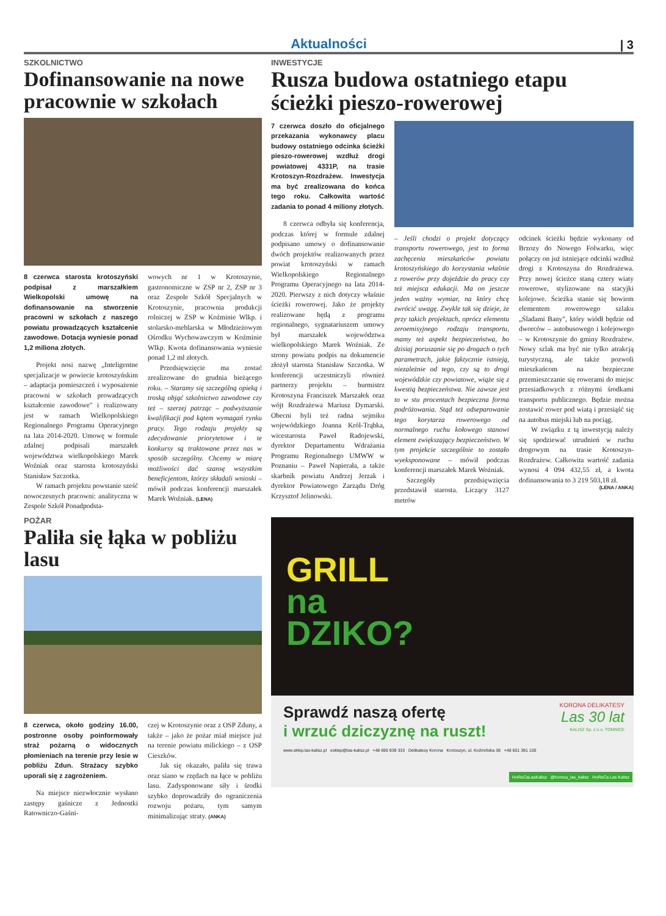Aktualności | 3
SZKOLNICTWO
Dofinansowanie na nowe pracownie w szkołach
8 czerwca starosta krotoszyński podpisał z marszałkiem Wielkopolski umowę na dofinansowanie na stworzenie pracowni w szkołach z naszego powiatu prowadzących kształcenie zawodowe. Dotacja wyniesie ponad 1,2 miliona złotych.
Projekt nosi nazwę „Inteligentne specjalizacje w powiecie krotoszyńskim – adaptacja pomieszczeń i wyposażenie pracowni w szkołach prowadzących kształcenie zawodowe" i realizowany jest w ramach Wielkopolskiego Regionalnego Programu Operacyjnego na lata 2014-2020. Umowę w formule zdalnej podpisali marszałek województwa wielkopolskiego Marek Woźniak oraz starosta krotoszyński Stanisław Szczotka.
W ramach projektu powstanie sześć nowoczesnych pracowni: analityczna w Zespole Szkół Ponadpodsta-
wowych nr 1 w Krotoszynie, gastronomiczne w ZSP nr 2, ZSP nr 3 oraz Zespole Szkół Specjalnych w Krotoszynie, pracownia produkcji rolniczej w ZSP w Koźminie Wlkp. i stolarsko-meblarska w Młodzieżowym Ośrodku Wychowawczym w Koźminie Wlkp. Kwota dofinansowania wyniesie ponad 1,2 ml złotych.
Przedsięwzięcie ma zostać zrealizowane do grudnia bieżącego roku. – Staramy się szczególną opieką i troską objąć szkolnictwo zawodowe czy też – szerzej patrząc – podwyższanie kwalifikacji pod kątem wymagań rynku pracy. Tego rodzaju projekty są zdecydowanie priorytetowe i te konkursy są traktowane przez nas w sposób szczególny. Chcemy w miarę możliwości dać szansę wszystkim beneficjentom, którzy składali wnioski – mówił podczas konferencji marszałek Marek Woźniak. (LENA)
INWESTYCJE
Rusza budowa ostatniego etapu ścieżki pieszo-rowerowej
7 czerwca doszło do oficjalnego przekazania wykonawcy placu budowy ostatniego odcinka ścieżki pieszo-rowerowej wzdłuż drogi powiatowej 4331P, na trasie Krotoszyn-Rozdrażew. Inwestycja ma być zrealizowana do końca tego roku. Całkowita wartość zadania to ponad 4 miliony złotych.
8 czerwca odbyła się konferencja, podczas której w formule zdalnej podpisano umowy o dofinansowanie dwóch projektów realizowanych przez powiat krotoszyński w ramach Wielkopolskiego Regionalnego Programu Operacyjnego na lata 2014-2020. Pierwszy z nich dotyczy właśnie ścieżki rowerowej. Jako że projekty realizowane będą z programu regionalnego, sygnatariuszem umowy był marszałek województwa wielkopolskiego Marek Woźniak. Ze strony powiatu podpis na dokumencie złożył starosta Stanisław Szczotka. W konferencji uczestniczyli również partnerzy projektu – burmistrz Krotoszyna Franciszek Marszałek oraz wójt Rozdrażewa Mariusz Dymarski. Obecni byli też radna sejmiku wojewódzkiego Joanna Król-Trąbka, wicestarosta Paweł Radojewski, dyrektor Departamentu Wdrażania Programu Regionalnego UMWW w Poznaniu – Paweł Napierała, a także skarbnik powiatu Andrzej Jerzak i dyrektor Powiatowego Zarządu Dróg Krzysztof Jelinowski.
– Jeśli chodzi o projekt dotyczący transportu rowerowego, jest to forma zachęcenia mieszkańców powiatu krotoszyńskiego do korzystania właśnie z rowerów przy dojeździe do pracy czy też miejsca edukacji. Ma on jeszcze jeden ważny wymiar, na który chcę zwrócić uwagę. Zwykle tak się dzieje, że przy takich projektach, oprócz elementu zeroemisyjnego rodzaju transportu, mamy też aspekt bezpieczeństwa, bo dzisiaj poruszanie się po drogach o tych parametrach, jakie faktycznie istnieją, niezależnie od tego, czy są to drogi wojewódzkie czy powiatowe, wiąże się z kwestią bezpieczeństwa. Nie zawsze jest to w stu procentach bezpieczna forma podróżowania. Stąd też odseparowanie tego korytarza rowerowego od normalnego ruchu kołowego stanowi element zwiększający bezpieczeństwo. W tym projekcie szczególnie to zostało wyeksponowane – mówił podczas konferencji marszałek Marek Woźniak.
Szczegóły przedsięwzięcia przedstawił starosta. Liczący 3127 metrów
odcinek ścieżki będzie wykonany od Brzozy do Nowego Folwarku, więc połączy on już istniejące odcinki wzdłuż drogi z Krotoszyna do Rozdrażewa. Przy nowej ścieżce staną cztery wiaty rowerowe, stylizowane na stacyjki kolejowe. Ścieżka stanie się bowiem elementem rowerowego szlaku „Śladami Bany", który wiódł będzie od dworców – autobusowego i kolejowego – w Krotoszynie do gminy Rozdrażew. Nowy szlak ma być nie tylko atrakcją turystyczną, ale także pozwoli mieszkańcom na bezpieczne przemieszczanie się rowerami do miejsc przesiadkowych z różnymi środkami transportu publicznego. Będzie można zostawić rower pod wiatą i przesiąść się na autobus miejski lub na pociąg.
W związku z tą inwestycją należy się spodziewać utrudnień w ruchu drogowym na trasie Krotoszyn-Rozdrażew. Całkowita wartość zadania wynosi 4 094 432,55 zł, a kwota dofinansowania to 3 219 503,18 zł.
(LENA / ANKA)
POŻAR
Paliła się łąka w pobliżu lasu
8 czerwca, około godziny 16.00, postronne osoby poinformowały straż pożarną o widocznych płomieniach na terenie przy lesie w pobliżu Zdun. Strażacy szybko uporali się z zagrożeniem.
Na miejsce niezwłocznie wysłano zastępy gaśnicze z Jednostki Ratowniczo-Gaśni-
czej w Krotoszynie oraz z OSP Zduny, a także – jako że pożar miał miejsce już na terenie powiatu milickiego – z OSP Cieszków.
Jak się okazało, paliła się trawa oraz siano w rzędach na łące w pobliżu lasu. Zadysponowane siły i środki szybko doprowadziły do ograniczenia rozwoju pożaru, tym samym minimalizując straty. (ANKA)
GRILL
na
DZIKO?
Sprawdź naszą ofertę
i wrzuć dziczyznę na ruszt!
www.sklep.las-kalisz.pl esklep@las-kalisz.pl +48 695 939 333 Delikatesy Korona Krotoszyn, ul. Koźmińska 38 +48 601 391 100
KORONA DELIKATESY
Las 30 lat
KALISZ Sp. z o.o. TOMNICE
HoReCaLasKalisz @horeca_las_kalisz HoReCa Las Kalisz